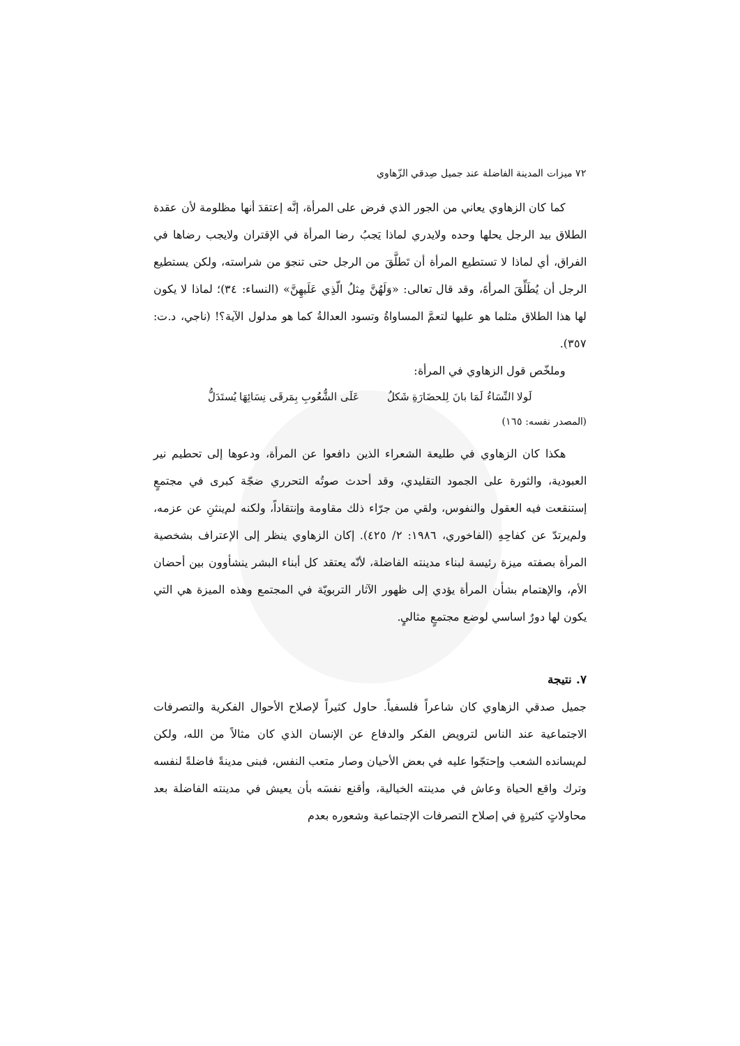٧٢ ميزات المدينة الفاضلة عند جميل صِدقي الزّهاوي
كما كان الزهاوي يعاني من الجور الذي فرض على المرأة، إنَّه إعتقدَ أنها مظلومة لأن عقدة الطلاق بيد الرجل يحلها وحده ولايدري لماذا يَجبُ رضا المرأة في الإقتران ولايجب رضاها في الفراق، أي لماذا لا تستطيع المرأة أن تَطلَّقَ من الرجل حتى تنجوَ من شراسته، ولكن يستطيع الرجل أن يُطَلِّقَ المرأةَ، وقد قال تعالى: «وَلَهُنَّ مِثلُ الّذِي عَلَيهِنَّ» (النساء: ٣٤)؛ لماذا لا يكون لها هذا الطلاق مثلما هو عليها لتعمَّ المساواةُ وتسود العدالةُ كما هو مدلول الآية؟! (ناجي، د.ت: ٣٥٧).
وملخّص قول الزهاوي في المرأة:
لَولا النِّسَاءُ لَمَا بانَ لِلحضَارَةِ شَكلُ عَلَى الشُّعُوبِ بِمَرقَى نِسَائِهَا يُستَدَلُّ
(المصدر نفسه: ١٦٥)
هكذا كان الزهاوي في طليعة الشعراء الذين دافعوا عن المرأة، ودعوها إلى تحطيم نير العبودية، والثورة على الجمود التقليدي، وقد أحدث صوتُه التحرري ضجّة كبرى في مجتمعٍ إستنقعت فيه العقول والنفوس، ولقي من جرّاء ذلك مقاومة وإنتقاداً، ولكنه لم‌ينثنِ عن عزمه، ولم‌يرتدّ عن كفاحِهِ (الفاخوري، ١٩٨٦: ٢/ ٤٢٥). إكان الزهاوي ينظر إلى الإعتراف بشخصية المرأة بصفته ميزة رئيسة لبناء مدينته الفاضلة، لأنّه يعتقد كل أبناء البشر ينشأوون بين أحضان الأم، والإهتمام بشأن المرأة يؤدي إلى ظهور الآثار التربويّة في المجتمع وهذه الميزة هي التي يكون لها دورٌ اساسي لوضع مجتمعٍ مثاليٍ.
٧. نتيجة
جميل صدقي الزهاوي كان شاعراً فلسفياً. حاول كثيراً لإصلاح الأحوال الفكرية والتصرفات الاجتماعية عند الناس لترويض الفكر والدفاع عن الإنسان الذي كان مثالاً من الله، ولكن لم‌يسانده الشعب وإحتجّوا عليه في بعض الأحيان وصار متعب النفس، فبنى مدينةً فاضلةً لنفسه وترك واقع الحياة وعاش في مدينته الخيالية، وأقنع نفسَه بأن يعيش في مدينته الفاضلة بعد محاولاتٍ كثيرةٍ في إصلاح التصرفات الإجتماعية وشعوره بعدم